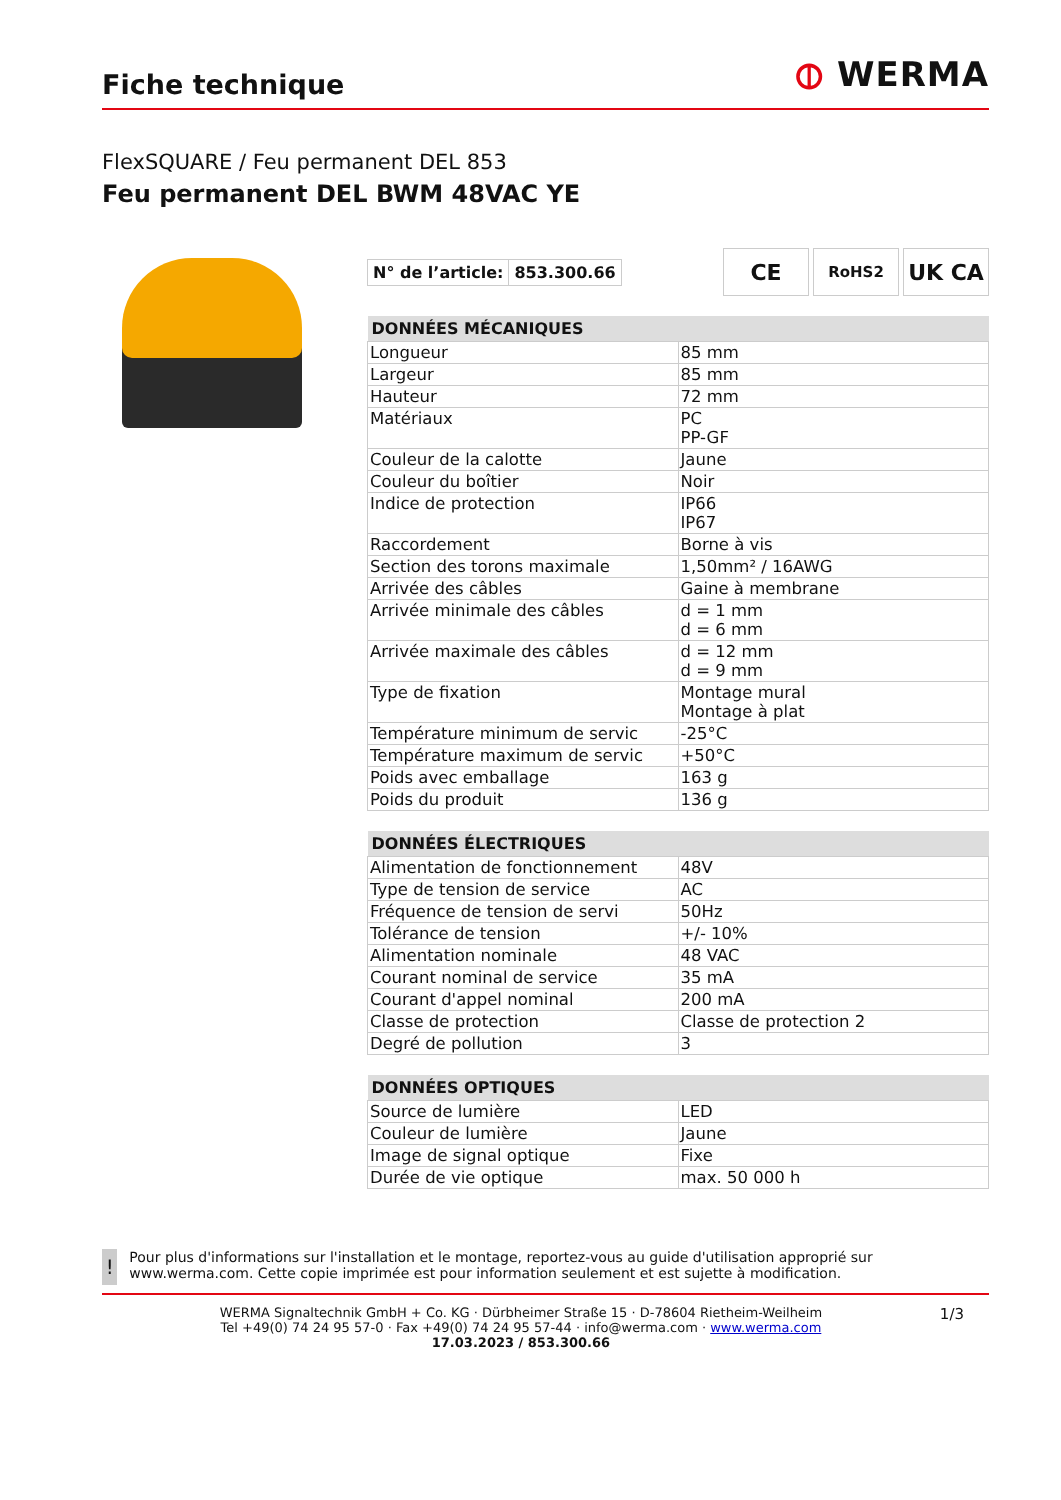Fiche technique
⦶ WERMA
FlexSQUARE / Feu permanent DEL 853
Feu permanent DEL BWM 48VAC YE
| N° de l’article: | 853.300.66 |
CE
RoHS2
UK CA
| DONNÉES MÉCANIQUES | |
| --- | --- |
| Longueur | 85 mm |
| Largeur | 85 mm |
| Hauteur | 72 mm |
| Matériaux | PC PP-GF |
| Couleur de la calotte | Jaune |
| Couleur du boîtier | Noir |
| Indice de protection | IP66 IP67 |
| Raccordement | Borne à vis |
| Section des torons maximale | 1,50mm² / 16AWG |
| Arrivée des câbles | Gaine à membrane |
| Arrivée minimale des câbles | d = 1 mm d = 6 mm |
| Arrivée maximale des câbles | d = 12 mm d = 9 mm |
| Type de fixation | Montage mural Montage à plat |
| Température minimum de servic | -25°C |
| Température maximum de servic | +50°C |
| Poids avec emballage | 163 g |
| Poids du produit | 136 g |
| DONNÉES ÉLECTRIQUES | |
| --- | --- |
| Alimentation de fonctionnement | 48V |
| Type de tension de service | AC |
| Fréquence de tension de servi | 50Hz |
| Tolérance de tension | +/- 10% |
| Alimentation nominale | 48 VAC |
| Courant nominal de service | 35 mA |
| Courant d'appel nominal | 200 mA |
| Classe de protection | Classe de protection 2 |
| Degré de pollution | 3 |
| DONNÉES OPTIQUES | |
| --- | --- |
| Source de lumière | LED |
| Couleur de lumière | Jaune |
| Image de signal optique | Fixe |
| Durée de vie optique | max. 50 000 h |
!
Pour plus d'informations sur l'installation et le montage, reportez-vous au guide d'utilisation approprié sur www.werma.com. Cette copie imprimée est pour information seulement et est sujette à modification.
WERMA Signaltechnik GmbH + Co. KG · Dürbheimer Straße 15 · D-78604 Rietheim-Weilheim
Tel +49(0) 74 24 95 57-0 · Fax +49(0) 74 24 95 57-44 · info@werma.com · www.werma.com
17.03.2023 / 853.300.66
1/3